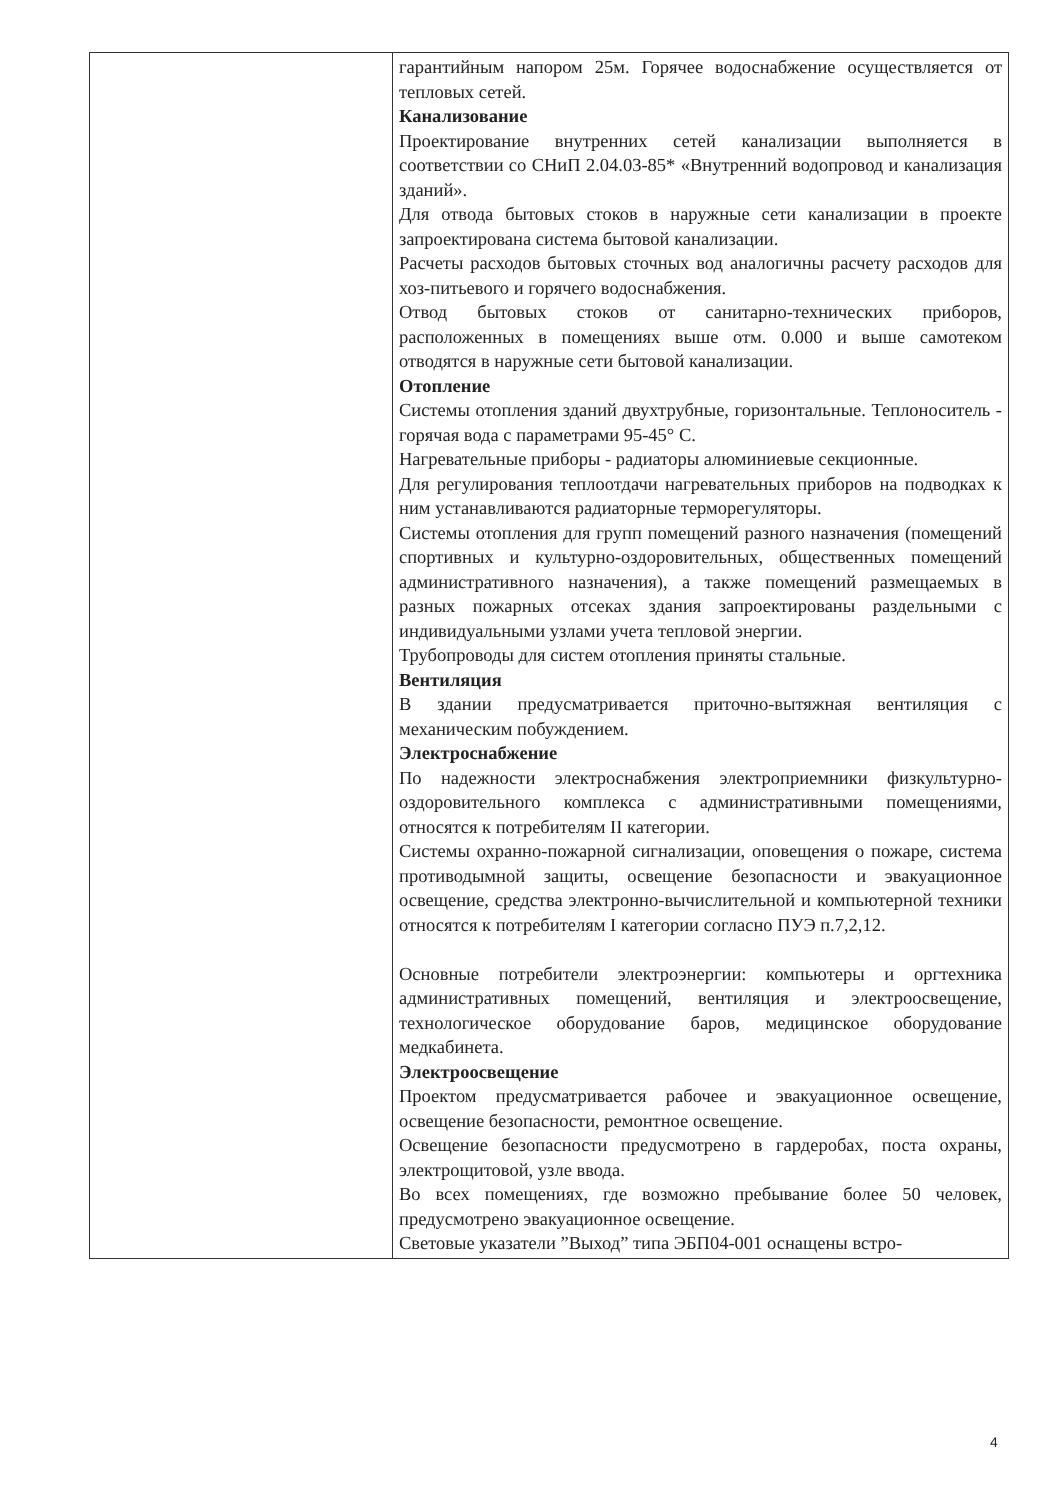| | гарантийным напором 25м. Горячее водоснабжение осуществляется от тепловых сетей. Канализование Проектирование внутренних сетей канализации выполняется в соответствии со СНиП 2.04.03-85* «Внутренний водопровод и канализация зданий». Для отвода бытовых стоков в наружные сети канализации в проекте запроектирована система бытовой канализации. Расчеты расходов бытовых сточных вод аналогичны расчету расходов для хоз-питьевого и горячего водоснабжения. Отвод бытовых стоков от санитарно-технических приборов, расположенных в помещениях выше отм. 0.000 и выше самотеком отводятся в наружные сети бытовой канализации. Отопление Системы отопления зданий двухтрубные, горизонтальные. Теплоноситель - горячая вода с параметрами 95-45° С. Нагревательные приборы - радиаторы алюминиевые секционные. Для регулирования теплоотдачи нагревательных приборов на подводках к ним устанавливаются радиаторные терморегуляторы. Системы отопления для групп помещений разного назначения (помещений спортивных и культурно-оздоровительных, общественных помещений административного назначения), а также помещений размещаемых в разных пожарных отсеках здания запроектированы раздельными с индивидуальными узлами учета тепловой энергии. Трубопроводы для систем отопления приняты стальные. Вентиляция В здании предусматривается приточно-вытяжная вентиляция с механическим побуждением. Электроснабжение По надежности электроснабжения электроприемники физкультурно-оздоровительного комплекса с административными помещениями, относятся к потребителям II категории. Системы охранно-пожарной сигнализации, оповещения о пожаре, система противодымной защиты, освещение безопасности и эвакуационное освещение, средства электронно-вычислительной и компьютерной техники относятся к потребителям I категории согласно ПУЭ п.7,2,12. Основные потребители электроэнергии: компьютеры и оргтехника административных помещений, вентиляция и электроосвещение, технологическое оборудование баров, медицинское оборудование медкабинета. Электроосвещение Проектом предусматривается рабочее и эвакуационное освещение, освещение безопасности, ремонтное освещение. Освещение безопасности предусмотрено в гардеробах, поста охраны, электрощитовой, узле ввода. Во всех помещениях, где возможно пребывание более 50 человек, предусмотрено эвакуационное освещение. Световые указатели ”Выход” типа ЭБП04-001 оснащены встро- |
4